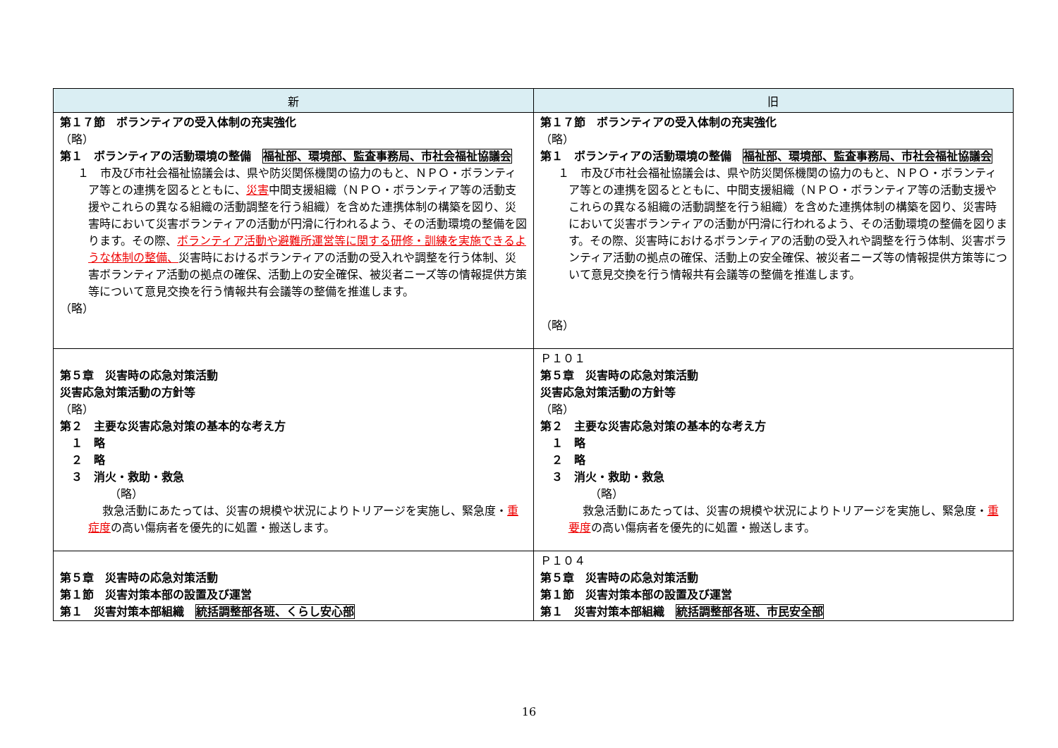| 新 | 旧 |
| --- | --- |
| 第１７節 ボランティアの受入体制の充実強化 （略） 第１ ボランティアの活動環境の整備 福祉部、環境部、監査事務局、市社会福祉協議会 １ 市及び市社会福祉協議会は、県や防災関係機関の協力のもと、ＮＰＯ・ボランティア等との連携を図るとともに、 災害 中間支援組織（ＮＰＯ・ボランティア等の活動支援やこれらの異なる組織の活動調整を行う組織）を含めた連携体制の構築を図り、災害時において災害ボランティアの活動が円滑に行われるよう、その活動環境の整備を図ります。その際、 ボランティア活動や避難所運営等に関する研修・訓練を実施できるような体制の整備、 災害時におけるボランティアの活動の受入れや調整を行う体制、災害ボランティア活動の拠点の確保、活動上の安全確保、被災者ニーズ等の情報提供方策等について意見交換を行う情報共有会議等の整備を推進します。 （略） | 第１７節 ボランティアの受入体制の充実強化 （略） 第１ ボランティアの活動環境の整備 福祉部、環境部、監査事務局、市社会福祉協議会 １ 市及び市社会福祉協議会は、県や防災関係機関の協力のもと、ＮＰＯ・ボランティア等との連携を図るとともに、中間支援組織（ＮＰＯ・ボランティア等の活動支援やこれらの異なる組織の活動調整を行う組織）を含めた連携体制の構築を図り、災害時において災害ボランティアの活動が円滑に行われるよう、その活動環境の整備を図ります。その際、災害時におけるボランティアの活動の受入れや調整を行う体制、災害ボランティア活動の拠点の確保、活動上の安全確保、被災者ニーズ等の情報提供方策等について意見交換を行う情報共有会議等の整備を推進します。 （略） |
| 第５章 災害時の応急対策活動 災害応急対策活動の方針等 （略） 第２ 主要な災害応急対策の基本的な考え方 １ 略 ２ 略 ３ 消火・救助・救急 （略） 救急活動にあたっては、災害の規模や状況によりトリアージを実施し、緊急度・ 重症度 の高い傷病者を優先的に処置・搬送します。 | Ｐ１０１ 第５章 災害時の応急対策活動 災害応急対策活動の方針等 （略） 第２ 主要な災害応急対策の基本的な考え方 １ 略 ２ 略 ３ 消火・救助・救急 （略） 救急活動にあたっては、災害の規模や状況によりトリアージを実施し、緊急度・ 重要度 の高い傷病者を優先的に処置・搬送します。 |
| 第５章 災害時の応急対策活動 第１節 災害対策本部の設置及び運営 第１ 災害対策本部組織 統括調整部各班、くらし安心部 | Ｐ１０４ 第５章 災害時の応急対策活動 第１節 災害対策本部の設置及び運営 第１ 災害対策本部組織 統括調整部各班、市民安全部 |
16